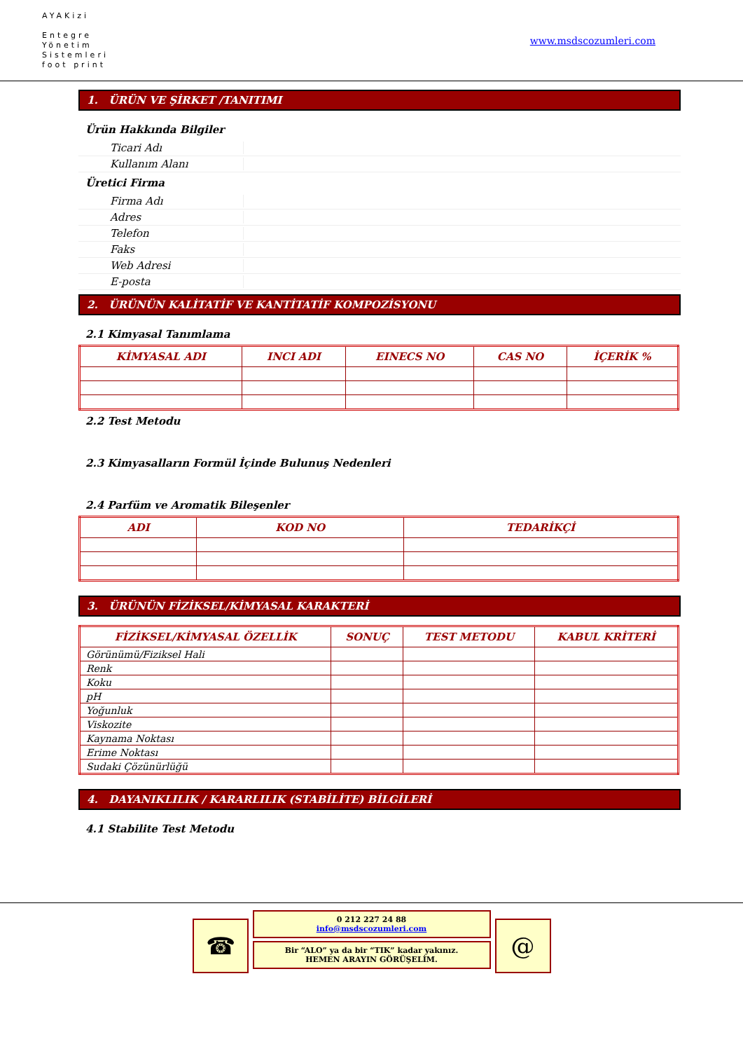AYAKizi
Entegre
Yönetim
Sistemleri
foot print
www.msdscozumleri.com
1. ÜRÜN VE ŞİRKET /TANITIMI
Ürün Hakkında Bilgiler
Ticari Adı
Kullanım Alanı
Üretici Firma
Firma Adı
Adres
Telefon
Faks
Web Adresi
E-posta
2. ÜRÜNÜN KALİTATİF VE KANTİTATİF KOMPOZİSYONU
2.1 Kimyasal Tanımlama
| KİMYASAL ADI | INCI ADI | EINECS NO | CAS NO | İÇERİK % |
| --- | --- | --- | --- | --- |
2.2 Test Metodu
2.3 Kimyasalların Formül İçinde Bulunuş Nedenleri
2.4 Parfüm ve Aromatik Bileşenler
| ADI | KOD NO | TEDARİKÇİ |
| --- | --- | --- |
3. ÜRÜNÜN FİZİKSEL/KİMYASAL KARAKTERİ
| FİZİKSEL/KİMYASAL ÖZELLİK | SONUÇ | TEST METODU | KABUL KRİTERİ |
| --- | --- | --- | --- |
| Görünümü/Fiziksel Hali | | | |
| Renk | | | |
| Koku | | | |
| pH | | | |
| Yoğunluk | | | |
| Viskozite | | | |
| Kaynama Noktası | | | |
| Erime Noktası | | | |
| Sudaki Çözünürlüğü | | | |
4. DAYANIKLILIK / KARARLILIK (STABİLİTE) BİLGİLERİ
4.1 Stabilite Test Metodu
☎
0 212 227 24 88
info@msdscozumleri.com
Bir “ALO” ya da bir “TIK” kadar yakınız.
HEMEN ARAYIN GÖRÜŞELİM.
@